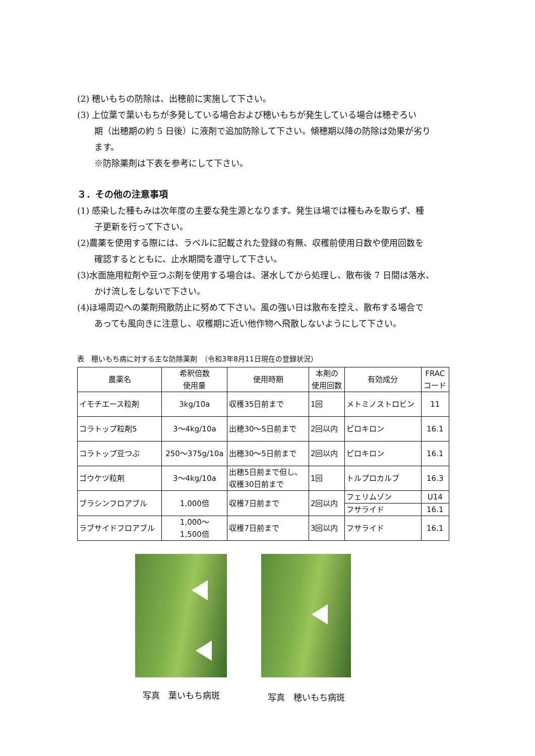(2) 穂いもちの防除は、出穂前に実施して下さい。
(3) 上位葉で葉いもちが多発している場合および穂いもちが発生している場合は穂ぞろい
期（出穂期の約 5 日後）に液剤で追加防除して下さい。傾穂期以降の防除は効果が劣り
ます。
※防除薬剤は下表を参考にして下さい。
３．その他の注意事項
(1) 感染した種もみは次年度の主要な発生源となります。発生ほ場では種もみを取らず、種
子更新を行って下さい。
(2)農薬を使用する際には、ラベルに記載された登録の有無、収穫前使用日数や使用回数を
確認するとともに、止水期間を遵守して下さい。
(3)水面施用粒剤や豆つぶ剤を使用する場合は、湛水してから処理し、散布後 7 日間は落水、
かけ流しをしないで下さい。
(4)ほ場周辺への薬剤飛散防止に努めて下さい。風の強い日は散布を控え、散布する場合で
あっても風向きに注意し、収穫期に近い他作物へ飛散しないようにして下さい。
表　穂いもち病に対する主な防除薬剤　（令和3年8月11日現在の登録状況）
| 農薬名 | 希釈倍数 使用量 | 使用時期 | 本剤の 使用回数 | 有効成分 | FRAC コード |
| --- | --- | --- | --- | --- | --- |
| イモチエース粒剤 | 3kg/10a | 収穫35日前まで | 1回 | メトミノストロビン | 11 |
| コラトップ粒剤5 | 3～4kg/10a | 出穂30～5日前まで | 2回以内 | ピロキロン | 16.1 |
| コラトップ豆つぶ | 250～375g/10a | 出穂30～5日前まで | 2回以内 | ピロキロン | 16.1 |
| ゴウケツ粒剤 | 3～4kg/10a | 出穂5日前まで但し、 収穫30日前まで | 1回 | トルプロカルブ | 16.3 |
| ブラシンフロアブル | 1,000倍 | 収穫7日前まで | 2回以内 | フェリムゾン | U14 |
| | | | | フサライド | 16.1 |
| ラブサイドフロアブル | 1,000～ 1,500倍 | 収穫7日前まで | 3回以内 | フサライド | 16.1 |
写真　葉いもち病斑
写真　穂いもち病斑